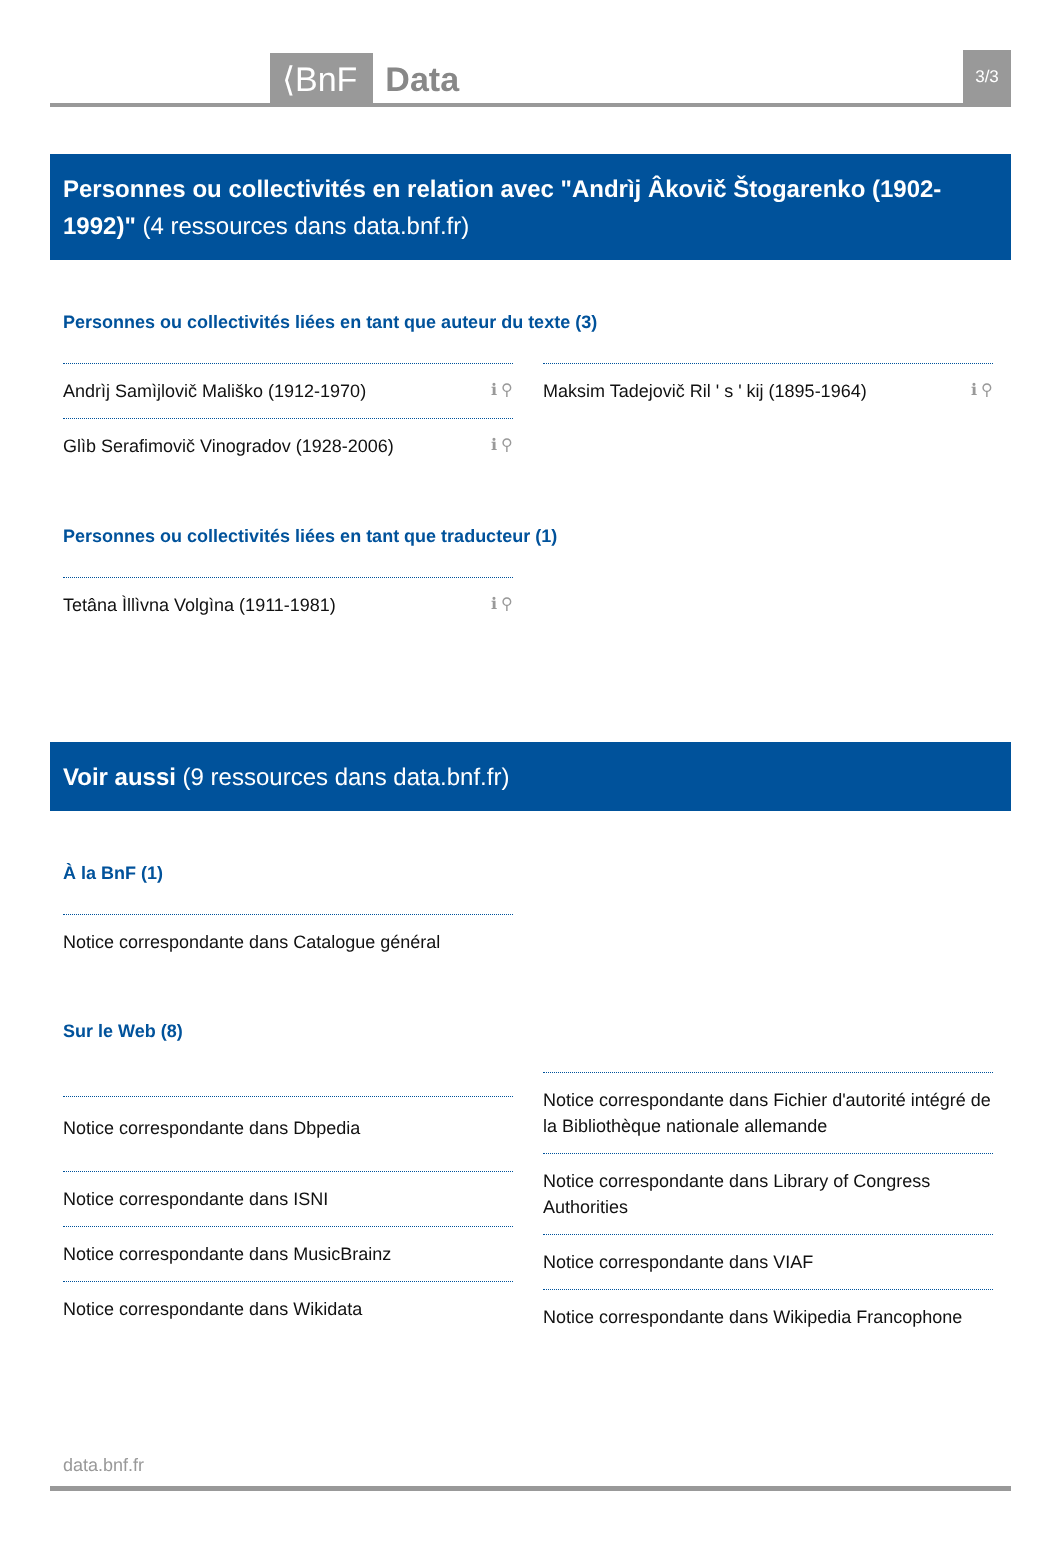⟨BnF Data
3/3
Personnes ou collectivités en relation avec "Andrìj Âkovič Štogarenko (1902-1992)" (4 ressources dans data.bnf.fr)
Personnes ou collectivités liées en tant que auteur du texte (3)
Andrìj Samìjlovič Mališko (1912-1970) ℹ ⚲
Glìb Serafimovič Vinogradov (1928-2006) ℹ ⚲
Maksim Tadejovič Ril ʹ s ʹ kij (1895-1964) ℹ ⚲
Personnes ou collectivités liées en tant que traducteur (1)
Tetâna Ìllìvna Volgìna (1911-1981) ℹ ⚲
Voir aussi (9 ressources dans data.bnf.fr)
À la BnF (1)
Notice correspondante dans Catalogue général
Sur le Web (8)
Notice correspondante dans Dbpedia
Notice correspondante dans ISNI
Notice correspondante dans MusicBrainz
Notice correspondante dans Wikidata
Notice correspondante dans Fichier d'autorité intégré de la Bibliothèque nationale allemande
Notice correspondante dans Library of Congress Authorities
Notice correspondante dans VIAF
Notice correspondante dans Wikipedia Francophone
data.bnf.fr